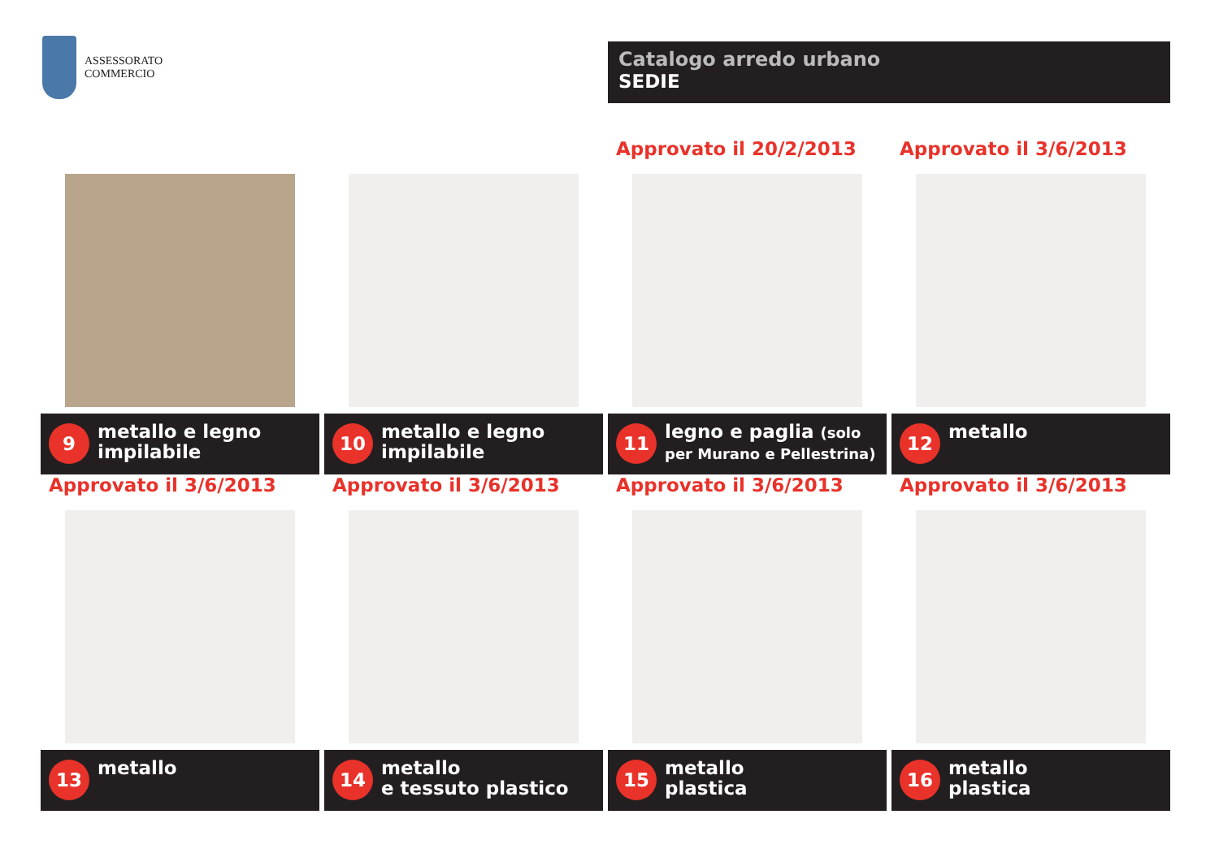ASSESSORATO
COMMERCIO
Catalogo arredo urbano
SEDIE
9
metallo e legno
impilabile
10
metallo e legno
impilabile
Approvato il 20/2/2013
11
legno e paglia (solo
per Murano e Pellestrina)
Approvato il 3/6/2013
12
metallo
Approvato il 3/6/2013
13
metallo
Approvato il 3/6/2013
14
metallo
e tessuto plastico
Approvato il 3/6/2013
15
metallo
plastica
Approvato il 3/6/2013
16
metallo
plastica